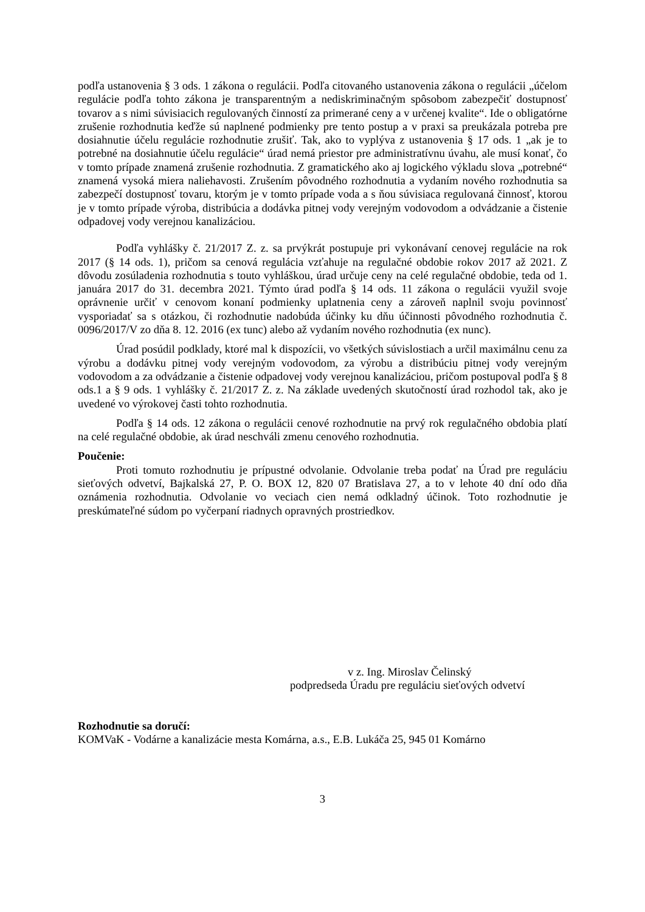podľa ustanovenia § 3 ods. 1 zákona o regulácii. Podľa citovaného ustanovenia zákona o regulácii „účelom regulácie podľa tohto zákona je transparentným a nediskriminačným spôsobom zabezpečiť dostupnosť tovarov a s nimi súvisiacich regulovaných činností za primerané ceny a v určenej kvalite“. Ide o obligatórne zrušenie rozhodnutia keďže sú naplnené podmienky pre tento postup a v praxi sa preukázala potreba pre dosiahnutie účelu regulácie rozhodnutie zrušiť. Tak, ako to vyplýva z ustanovenia § 17 ods. 1 „ak je to potrebné na dosiahnutie účelu regulácie“ úrad nemá priestor pre administratívnu úvahu, ale musí konať, čo v tomto prípade znamená zrušenie rozhodnutia. Z gramatického ako aj logického výkladu slova „potrebné“ znamená vysoká miera naliehavosti. Zrušením pôvodného rozhodnutia a vydaním nového rozhodnutia sa zabezpečí dostupnosť tovaru, ktorým je v tomto prípade voda a s ňou súvisiaca regulovaná činnosť, ktorou je v tomto prípade výroba, distribúcia a dodávka pitnej vody verejným vodovodom a odvádzanie a čistenie odpadovej vody verejnou kanalizáciou.
Podľa vyhlášky č. 21/2017 Z. z. sa prvýkrát postupuje pri vykonávaní cenovej regulácie na rok 2017 (§ 14 ods. 1), pričom sa cenová regulácia vzťahuje na regulačné obdobie rokov 2017 až 2021. Z dôvodu zosúladenia rozhodnutia s touto vyhláškou, úrad určuje ceny na celé regulačné obdobie, teda od 1. januára 2017 do 31. decembra 2021. Týmto úrad podľa § 14 ods. 11 zákona o regulácii využil svoje oprávnenie určiť v cenovom konaní podmienky uplatnenia ceny a zároveň naplnil svoju povinnosť vysporiadať sa s otázkou, či rozhodnutie nadobúda účinky ku dňu účinnosti pôvodného rozhodnutia č. 0096/2017/V zo dňa 8. 12. 2016 (ex tunc) alebo až vydaním nového rozhodnutia (ex nunc).
Úrad posúdil podklady, ktoré mal k dispozícii, vo všetkých súvislostiach a určil maximálnu cenu za výrobu a dodávku pitnej vody verejným vodovodom, za výrobu a distribúciu pitnej vody verejným vodovodom a za odvádzanie a čistenie odpadovej vody verejnou kanalizáciou, pričom postupoval podľa § 8 ods.1 a § 9 ods. 1 vyhlášky č. 21/2017 Z. z. Na základe uvedených skutočností úrad rozhodol tak, ako je uvedené vo výrokovej časti tohto rozhodnutia.
Podľa § 14 ods. 12 zákona o regulácii cenové rozhodnutie na prvý rok regulačného obdobia platí na celé regulačné obdobie, ak úrad neschváli zmenu cenového rozhodnutia.
Poučenie:
Proti tomuto rozhodnutiu je prípustné odvolanie. Odvolanie treba podať na Úrad pre reguláciu sieťových odvetví, Bajkalská 27, P. O. BOX 12, 820 07 Bratislava 27, a to v lehote 40 dní odo dňa oznámenia rozhodnutia. Odvolanie vo veciach cien nemá odkladný účinok. Toto rozhodnutie je preskúmateľné súdom po vyčerpaní riadnych opravných prostriedkov.
v z. Ing. Miroslav Čelinský
podpredseda Úradu pre reguláciu sieťových odvetví
Rozhodnutie sa doručí:
KOMVaK - Vodárne a kanalizácie mesta Komárna, a.s., E.B. Lukáča 25, 945 01 Komárno
3